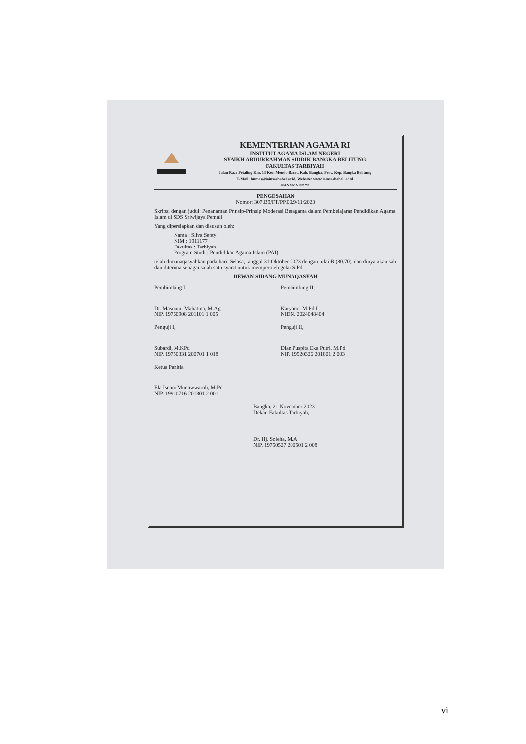KEMENTERIAN AGAMA RI
INSTITUT AGAMA ISLAM NEGERI
SYAIKH ABDURRAHMAN SIDDIK BANGKA BELITUNG
FAKULTAS TARBIYAH
Jalan Raya Petaling Km. 13 Kec. Mendo Barat, Kab. Bangka, Prov. Kep. Bangka Belitung
E-Mail: humas@iainsasbabel.ac.id, Website: www.iainsasbabel. ac.id
BANGKA 33173
PENGESAHAN
Nomor: 307.B9/FT/PP.00.9/11/2023
Skripsi dengan judul: Penanaman Prinsip-Prinsip Moderasi Beragama dalam Pembelajaran Pendidikan Agama Islam di SDS Sriwijaya Pemali
Yang dipersiapkan dan disusun oleh:
Nama : Silva Septy
NIM : 1911177
Fakultas : Tarbiyah
Program Studi : Pendidikan Agama Islam (PAI)
telah dimunaqasyahkan pada hari: Selasa, tanggal 31 Oktober 2023 dengan nilai B (80.70), dan dinyatakan sah dan diterima sebagai salah satu syarat untuk memperoleh gelar S.Pd.
DEWAN SIDANG MUNAQASYAH
Pembimbing I,
Dr. Masmuni Mahatma, M.Ag
NIP. 19760908 201101 1 005
Pembimbing II,
Karyono, M.Pd.I
NIDN. 2024048404
Penguji I,
Subardi, M.KPd
NIP. 19750331 200701 1 018
Penguji II,
Dian Puspita Eka Putri, M.Pd
NIP. 19920326 201801 2 003
Ketua Panitia
Ela Isnani Munawwaroh, M.Pd
NIP. 19910716 201801 2 001
Bangka, 21 November 2023
Dekan Fakultas Tarbiyah,
Dr. Hj. Soleha, M.A
NIP. 19750527 200501 2 008
vi